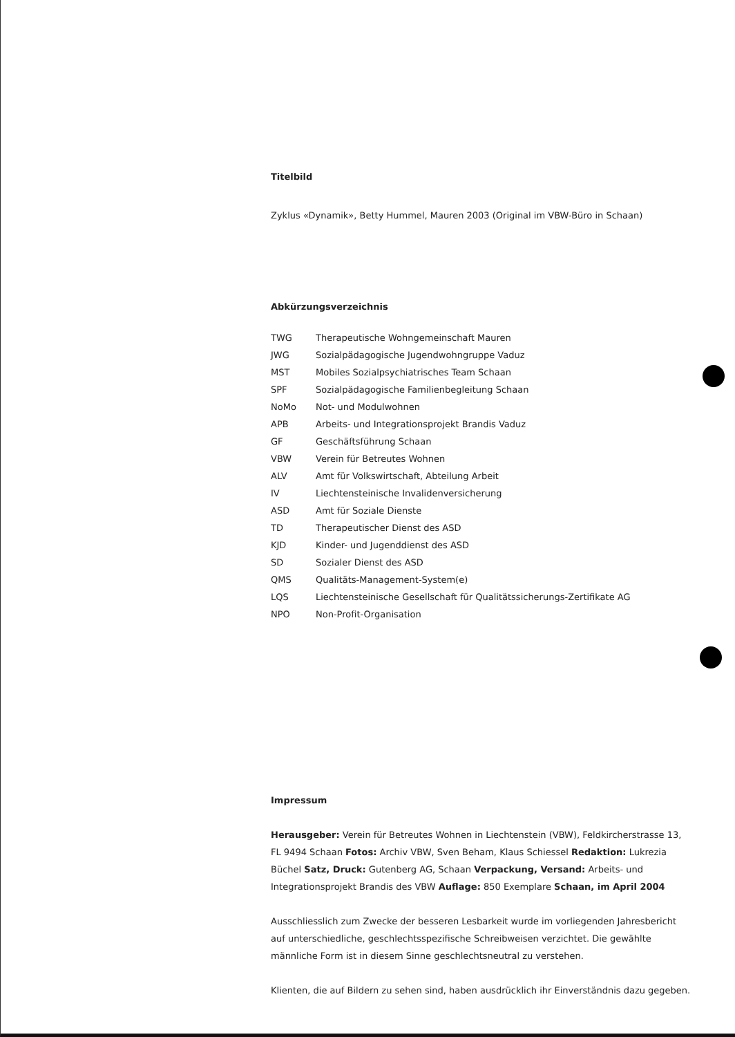Titelbild
Zyklus «Dynamik», Betty Hummel, Mauren 2003 (Original im VBW-Büro in Schaan)
Abkürzungsverzeichnis
| TWG | Therapeutische Wohngemeinschaft Mauren |
| JWG | Sozialpädagogische Jugendwohngruppe Vaduz |
| MST | Mobiles Sozialpsychiatrisches Team Schaan |
| SPF | Sozialpädagogische Familienbegleitung Schaan |
| NoMo | Not- und Modulwohnen |
| APB | Arbeits- und Integrationsprojekt Brandis Vaduz |
| GF | Geschäftsführung Schaan |
| VBW | Verein für Betreutes Wohnen |
| ALV | Amt für Volkswirtschaft, Abteilung Arbeit |
| IV | Liechtensteinische Invalidenversicherung |
| ASD | Amt für Soziale Dienste |
| TD | Therapeutischer Dienst des ASD |
| KJD | Kinder- und Jugenddienst des ASD |
| SD | Sozialer Dienst des ASD |
| QMS | Qualitäts-Management-System(e) |
| LQS | Liechtensteinische Gesellschaft für Qualitätssicherungs-Zertifikate AG |
| NPO | Non-Profit-Organisation |
Impressum
Herausgeber: Verein für Betreutes Wohnen in Liechtenstein (VBW), Feldkircherstrasse 13, FL 9494 Schaan Fotos: Archiv VBW, Sven Beham, Klaus Schiessel Redaktion: Lukrezia Büchel Satz, Druck: Gutenberg AG, Schaan Verpackung, Versand: Arbeits- und Integrationsprojekt Brandis des VBW Auflage: 850 Exemplare Schaan, im April 2004
Ausschliesslich zum Zwecke der besseren Lesbarkeit wurde im vorliegenden Jahresbericht auf unterschiedliche, geschlechtsspezifische Schreibweisen verzichtet. Die gewählte männliche Form ist in diesem Sinne geschlechtsneutral zu verstehen.
Klienten, die auf Bildern zu sehen sind, haben ausdrücklich ihr Einverständnis dazu gegeben.